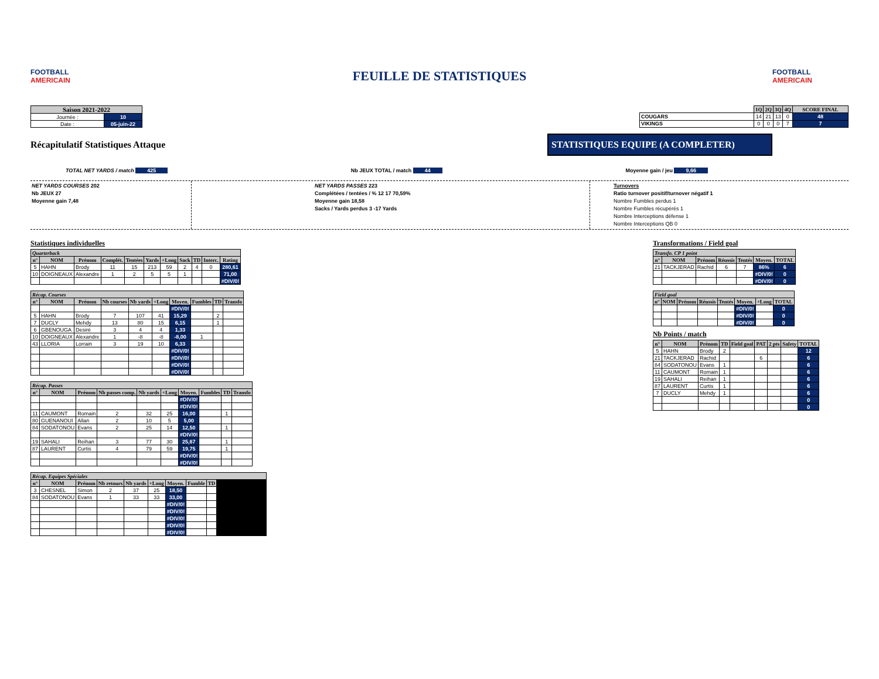FOOTBALL AMERICAIN
FEUILLE DE STATISTIQUES
FOOTBALL AMERICAIN
| Saison 2021-2022 | |
| --- | --- |
| Journée : | 10 |
| Date : | 05-juin-22 |
| | 1Q | 2Q | 3Q | 4Q | SCORE FINAL |
| --- | --- | --- | --- | --- | --- |
| COUGARS | 14 | 21 | 13 | 0 | 48 |
| VIKINGS | 0 | 0 | 0 | 7 | 7 |
Récapitulatif Statistiques Attaque
STATISTIQUES EQUIPE (A COMPLETER)
TOTAL NET YARDS / match 425 Nb JEUX TOTAL / match 44 Moyenne gain / jeu 9,66
NET YARDS COURSES 202
Nb JEUX 27
Moyenne gain 7,48
NET YARDS PASSES 223
Complétées / tentées / % 12 17 70,59%
Moyenne gain 18,58
Sacks / Yards perdus 3 -17 Yards
Turnovers
Ratio turnover positif/turnover négatif 1
Nombre Fumbles perdus 1
Nombre Fumbles récupérés 1
Nombre Interceptions défense 1
Nombre Interceptions QB 0
Statistiques individuelles
| Quarterback | | | | | | | | | | |
| n° | NOM | Prénom | Complét. | Tentées | Yards | +Long | Sack | TD | Interc. | Rating |
| 5 | HAHN | Brody | 11 | 15 | 213 | 59 | 2 | 4 | 0 | 280,61 |
| 10 | DOIGNEAUX | Alexandre | 1 | 2 | 5 | 5 | 1 | | | 71,00 |
| | | | | | | | | | | #DIV/0! |
| Récap. Courses | | | | | | | | | |
| n° | NOM | Prénom | Nb courses | Nb yards | +Long | Moyen. | Fumbles | TD | Transfo |
| | | | | | | #DIV/0! | | | |
| 5 | HAHN | Brody | 7 | 107 | 41 | 15,29 | | 2 | |
| 7 | DUCLY | Mehdy | 13 | 80 | 15 | 6,15 | | 1 | |
| 6 | GBENOUGA | Desiré | 3 | 4 | 4 | 1,33 | | | |
| 10 | DOIGNEAUX | Alexandre | 1 | -8 | -8 | -8,00 | 1 | | |
| 43 | LLORIA | Lorrain | 3 | 19 | 10 | 6,33 | | | |
| | | | | | | #DIV/0! | | | |
| | | | | | | #DIV/0! | | | |
| | | | | | | #DIV/0! | | | |
| | | | | | | #DIV/0! | | | |
| Récap. Passes | | | | | | | | | |
| n° | NOM | Prénom | Nb passes comp. | Nb yards | +Long | Moyen. | Fumbles | TD | Transfo |
| | | | | | | #DIV/0! | | | |
| | | | | | | #DIV/0! | | | |
| 11 | CAUMONT | Romain | 2 | 32 | 25 | 16,00 | | 1 | |
| 80 | GUENANOUI | Allan | 2 | 10 | 5 | 5,00 | | | |
| 84 | SODATONOU | Evans | 2 | 25 | 14 | 12,50 | | 1 | |
| | | | | | | #DIV/0! | | | |
| 19 | SAHALI | Reihan | 3 | 77 | 30 | 25,67 | | 1 | |
| 87 | LAURENT | Curtis | 4 | 79 | 59 | 19,75 | | 1 | |
| | | | | | | #DIV/0! | | | |
| | | | | | | #DIV/0! | | | |
| Récap. Equipes Spéciales | | | | | | | | | |
| n° | NOM | Prénom | Nb retours | Nb yards | +Long | Moyen. | Fumble | TD | |
| 3 | CHESNEL | Simon | 2 | 37 | 25 | 18,50 | | | |
| 84 | SODATONOU | Evans | 1 | 33 | 33 | 33,00 | | | |
| | | | | | | #DIV/0! | | | |
| | | | | | | #DIV/0! | | | |
| | | | | | | #DIV/0! | | | |
| | | | | | | #DIV/0! | | | |
| | | | | | | #DIV/0! | | | |
Transformations / Field goal
| Transfo. CP 1 point | | | | | | |
| n° | NOM | Prénom | Réussis | Tentés | Moyen. | TOTAL |
| 21 | TACKJERAD | Rachid | 6 | 7 | 86% | 6 |
| | | | | | #DIV/0! | 0 |
| | | | | | #DIV/0! | 0 |
| Field goal | | | | | | | |
| n° | NOM | Prénom | Réussis | Tentés | Moyen. | +Long | TOTAL |
| | | | | | #DIV/0! | | 0 |
| | | | | | #DIV/0! | | 0 |
| | | | | | #DIV/0! | | 0 |
Nb Points / match
| n° | NOM | Prénom | TD | Field goal | PAT | 2 pts | Safety | TOTAL |
| --- | --- | --- | --- | --- | --- | --- | --- | --- |
| 5 | HAHN | Brody | 2 | | | | | 12 |
| 21 | TACKJERAD | Rachid | | | 6 | | | 6 |
| 84 | SODATONOU | Evans | 1 | | | | | 6 |
| 11 | CAUMONT | Romain | 1 | | | | | 6 |
| 19 | SAHALI | Reihan | 1 | | | | | 6 |
| 87 | LAURENT | Curtis | 1 | | | | | 6 |
| 7 | DUCLY | Mehdy | 1 | | | | | 6 |
| | | | | | | | | 0 |
| | | | | | | | | 0 |